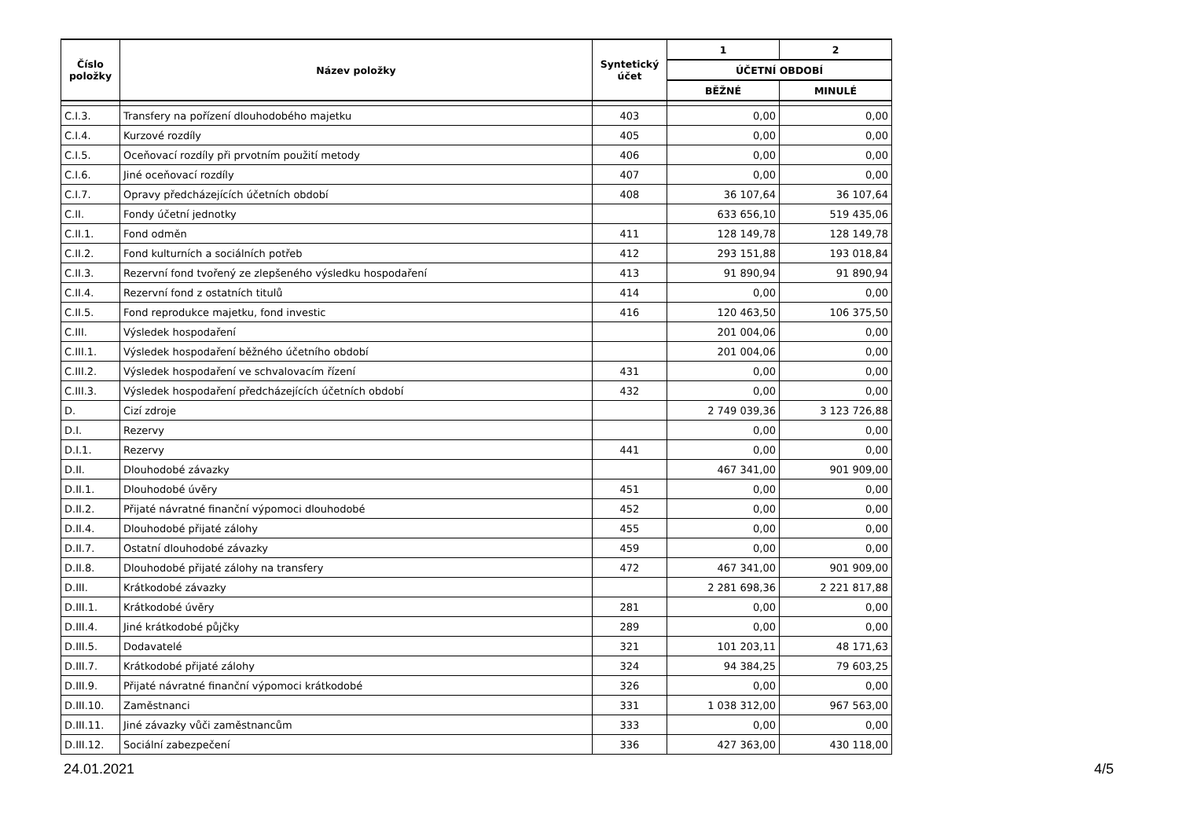| Číslo položky | Název položky | Syntetický účet | 1 | 2 |
| --- | --- | --- | --- | --- |
| | | | ÚČETNÍ OBDOBÍ | |
| | | | BĚŽNÉ | MINULÉ |
| C.I.3. | Transfery na pořízení dlouhodobého majetku | 403 | 0,00 | 0,00 |
| C.I.4. | Kurzové rozdíly | 405 | 0,00 | 0,00 |
| C.I.5. | Oceňovací rozdíly při prvotním použití metody | 406 | 0,00 | 0,00 |
| C.I.6. | Jiné oceňovací rozdíly | 407 | 0,00 | 0,00 |
| C.I.7. | Opravy předcházejících účetních období | 408 | 36 107,64 | 36 107,64 |
| C.II. | Fondy účetní jednotky | | 633 656,10 | 519 435,06 |
| C.II.1. | Fond odměn | 411 | 128 149,78 | 128 149,78 |
| C.II.2. | Fond kulturních a sociálních potřeb | 412 | 293 151,88 | 193 018,84 |
| C.II.3. | Rezervní fond tvořený ze zlepšeného výsledku hospodaření | 413 | 91 890,94 | 91 890,94 |
| C.II.4. | Rezervní fond z ostatních titulů | 414 | 0,00 | 0,00 |
| C.II.5. | Fond reprodukce majetku, fond investic | 416 | 120 463,50 | 106 375,50 |
| C.III. | Výsledek hospodaření | | 201 004,06 | 0,00 |
| C.III.1. | Výsledek hospodaření běžného účetního období | | 201 004,06 | 0,00 |
| C.III.2. | Výsledek hospodaření ve schvalovacím řízení | 431 | 0,00 | 0,00 |
| C.III.3. | Výsledek hospodaření předcházejících účetních období | 432 | 0,00 | 0,00 |
| D. | Cizí zdroje | | 2 749 039,36 | 3 123 726,88 |
| D.I. | Rezervy | | 0,00 | 0,00 |
| D.I.1. | Rezervy | 441 | 0,00 | 0,00 |
| D.II. | Dlouhodobé závazky | | 467 341,00 | 901 909,00 |
| D.II.1. | Dlouhodobé úvěry | 451 | 0,00 | 0,00 |
| D.II.2. | Přijaté návratné finanční výpomoci dlouhodobé | 452 | 0,00 | 0,00 |
| D.II.4. | Dlouhodobé přijaté zálohy | 455 | 0,00 | 0,00 |
| D.II.7. | Ostatní dlouhodobé závazky | 459 | 0,00 | 0,00 |
| D.II.8. | Dlouhodobé přijaté zálohy na transfery | 472 | 467 341,00 | 901 909,00 |
| D.III. | Krátkodobé závazky | | 2 281 698,36 | 2 221 817,88 |
| D.III.1. | Krátkodobé úvěry | 281 | 0,00 | 0,00 |
| D.III.4. | Jiné krátkodobé půjčky | 289 | 0,00 | 0,00 |
| D.III.5. | Dodavatelé | 321 | 101 203,11 | 48 171,63 |
| D.III.7. | Krátkodobé přijaté zálohy | 324 | 94 384,25 | 79 603,25 |
| D.III.9. | Přijaté návratné finanční výpomoci krátkodobé | 326 | 0,00 | 0,00 |
| D.III.10. | Zaměstnanci | 331 | 1 038 312,00 | 967 563,00 |
| D.III.11. | Jiné závazky vůči zaměstnancům | 333 | 0,00 | 0,00 |
| D.III.12. | Sociální zabezpečení | 336 | 427 363,00 | 430 118,00 |
24.01.2021 4/5